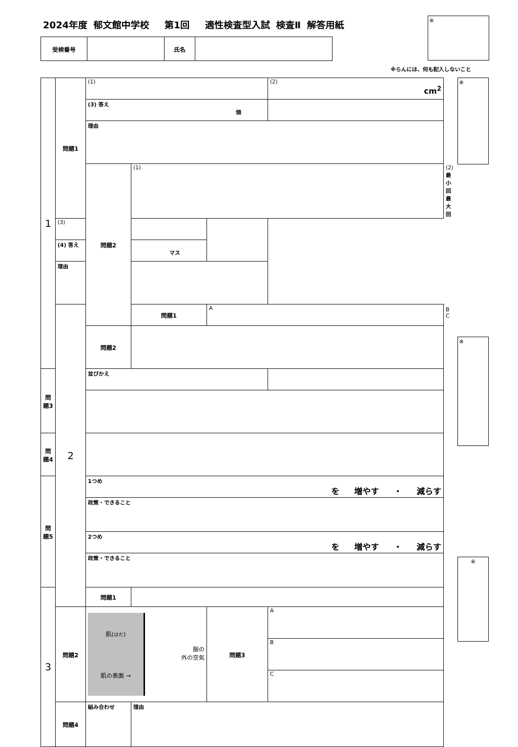2024年度 郁文館中学校 　第1回 　適性検査型入試 検査Ⅱ 解答用紙
| 受検番号 | | 氏名 | |
※
※らんには、何も記入しないこと
※
※
※
| 1 | 問題1 | (1) | | | (2) cm<sup>2</sup> | |
| | | (3) 答え 個 | | | | |
| | | 理由 | | | | |
| | | 問題2 | (1) | | | (2) 最小 回 最大 回 |
| | (3) | | | | | |
| | (4) 答え マス | | | | | |
| | 理由 | | | | | |
| | 2 | | 問題1 | A | | B C |
| | | 問題2 | | | | |
| 問題3 | | 並びかえ | | | | |
| 問題4 | | | | | | |
| 問題5 | | 1つめ を 増やす ・ 減らす | | | | |
| | | 政策・できること | | | | |
| | | 2つめ を 増やす ・ 減らす | | | | |
| | | 政策・できること | | | | |
| 3 | | 問題1 | | | | |
| | 問題2 | 肌( はだ ) 肌の表面 → 服の 外の空気 | | 問題3 | A | |
| | | | | | B | |
| | | | | | C | |
| | 問題4 | 組み合わせ | 理由 | | | |